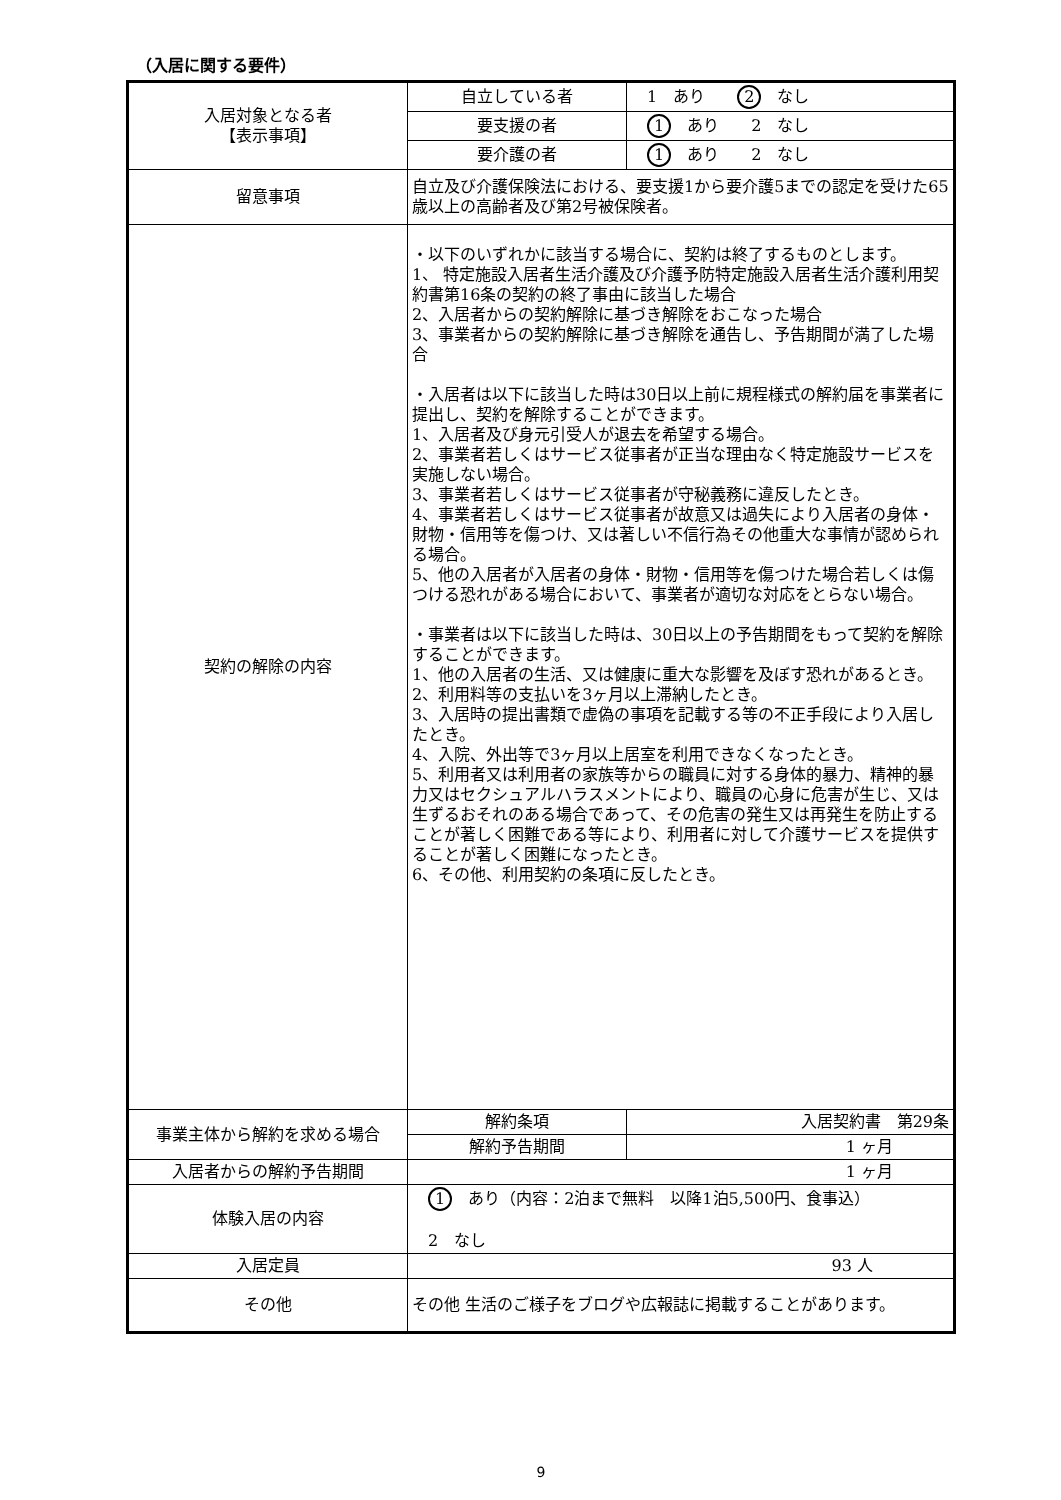（入居に関する要件）
| 入居対象となる者 【表示事項】 | 自立している者 | 1 あり 2 なし |
| | 要支援の者 | 1 あり 2 なし |
| | 要介護の者 | 1 あり 2 なし |
| 留意事項 | 自立及び介護保険法における、要支援1から要介護5までの認定を受けた65歳以上の高齢者及び第2号被保険者。 | |
| 契約の解除の内容 | ・以下のいずれかに該当する場合に、契約は終了するものとします。 1、 特定施設入居者生活介護及び介護予防特定施設入居者生活介護利用契約書第16条の契約の終了事由に該当した場合 2、入居者からの契約解除に基づき解除をおこなった場合 3、事業者からの契約解除に基づき解除を通告し、予告期間が満了した場合 ・入居者は以下に該当した時は30日以上前に規程様式の解約届を事業者に提出し、契約を解除することができます。 1、入居者及び身元引受人が退去を希望する場合。 2、事業者若しくはサービス従事者が正当な理由なく特定施設サービスを実施しない場合。 3、事業者若しくはサービス従事者が守秘義務に違反したとき。 4、事業者若しくはサービス従事者が故意又は過失により入居者の身体・財物・信用等を傷つけ、又は著しい不信行為その他重大な事情が認められる場合。 5、他の入居者が入居者の身体・財物・信用等を傷つけた場合若しくは傷つける恐れがある場合において、事業者が適切な対応をとらない場合。 ・事業者は以下に該当した時は、30日以上の予告期間をもって契約を解除することができます。 1、他の入居者の生活、又は健康に重大な影響を及ぼす恐れがあるとき。 2、利用料等の支払いを3ヶ月以上滞納したとき。 3、入居時の提出書類で虚偽の事項を記載する等の不正手段により入居したとき。 4、入院、外出等で3ヶ月以上居室を利用できなくなったとき。 5、利用者又は利用者の家族等からの職員に対する身体的暴力、精神的暴力又はセクシュアルハラスメントにより、職員の心身に危害が生じ、又は生ずるおそれのある場合であって、その危害の発生又は再発生を防止することが著しく困難である等により、利用者に対して介護サービスを提供することが著しく困難になったとき。 6、その他、利用契約の条項に反したとき。 | |
| 事業主体から解約を求める場合 | 解約条項 | 入居契約書 第29条 |
| | 解約予告期間 | 1 ヶ月 |
| 入居者からの解約予告期間 | 1 ヶ月 | |
| 体験入居の内容 | 1 あり（内容：2泊まで無料 以降1泊5,500円、食事込） 2 なし | |
| 入居定員 | 93 人 | |
| その他 | その他 生活のご様子をブログや広報誌に掲載することがあります。 | |
9